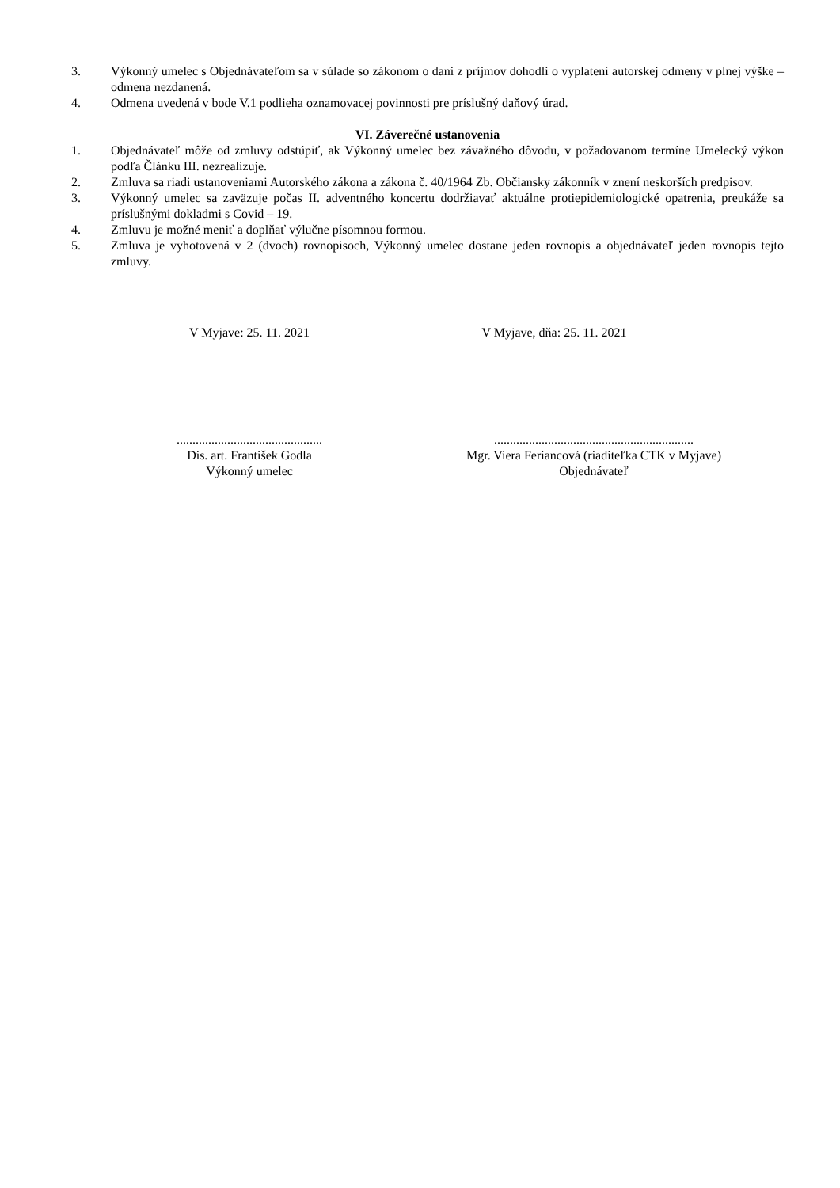3. Výkonný umelec s Objednávateľom sa v súlade so zákonom o dani z príjmov dohodli o vyplatení autorskej odmeny v plnej výške – odmena nezdanená.
4. Odmena uvedená v bode V.1 podlieha oznamovacej povinnosti pre príslušný daňový úrad.
VI. Záverečné ustanovenia
1. Objednávateľ môže od zmluvy odstúpiť, ak Výkonný umelec bez závažného dôvodu, v požadovanom termíne Umelecký výkon podľa Článku III. nezrealizuje.
2. Zmluva sa riadi ustanoveniami Autorského zákona a zákona č. 40/1964 Zb. Občiansky zákonník v znení neskorších predpisov.
3. Výkonný umelec sa zaväzuje počas II. adventného koncertu dodržiavať aktuálne protiepidemiologické opatrenia, preukáže sa príslušnými dokladmi s Covid – 19.
4. Zmluvu je možné meniť a doplňať výlučne písomnou formou.
5. Zmluva je vyhotovená v 2 (dvoch) rovnopisoch, Výkonný umelec dostane jeden rovnopis a objednávateľ jeden rovnopis tejto zmluvy.
V Myjave: 25. 11. 2021 V Myjave, dňa: 25. 11. 2021
..............................................
Dis. art. František Godla
Výkonný umelec
...............................................................
Mgr. Viera Feriancová (riaditeľka CTK v Myjave)
Objednávateľ